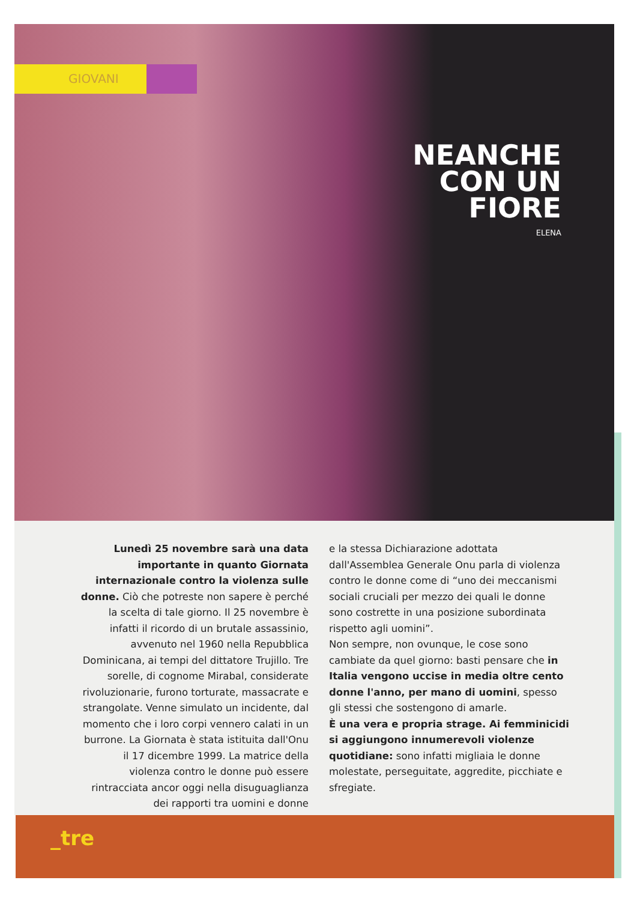GIOVANI
NEANCHE
CON UN
FIORE
ELENA
Lunedì 25 novembre sarà una data importante in quanto Giornata internazionale contro la violenza sulle donne. Ciò che potreste non sapere è perché la scelta di tale giorno. Il 25 novembre è infatti il ricordo di un brutale assassinio, avvenuto nel 1960 nella Repubblica Dominicana, ai tempi del dittatore Trujillo. Tre sorelle, di cognome Mirabal, considerate rivoluzionarie, furono torturate, massacrate e strangolate. Venne simulato un incidente, dal momento che i loro corpi vennero calati in un burrone. La Giornata è stata istituita dall'Onu il 17 dicembre 1999. La matrice della violenza contro le donne può essere rintracciata ancor oggi nella disuguaglianza dei rapporti tra uomini e donne
e la stessa Dichiarazione adottata dall'Assemblea Generale Onu parla di violenza contro le donne come di “uno dei meccanismi sociali cruciali per mezzo dei quali le donne sono costrette in una posizione subordinata rispetto agli uomini”.
Non sempre, non ovunque, le cose sono cambiate da quel giorno: basti pensare che in Italia vengono uccise in media oltre cento donne l'anno, per mano di uomini, spesso gli stessi che sostengono di amarle.
È una vera e propria strage. Ai femminicidi si aggiungono innumerevoli violenze quotidiane: sono infatti migliaia le donne molestate, perseguitate, aggredite, picchiate e sfregiate.
_tre